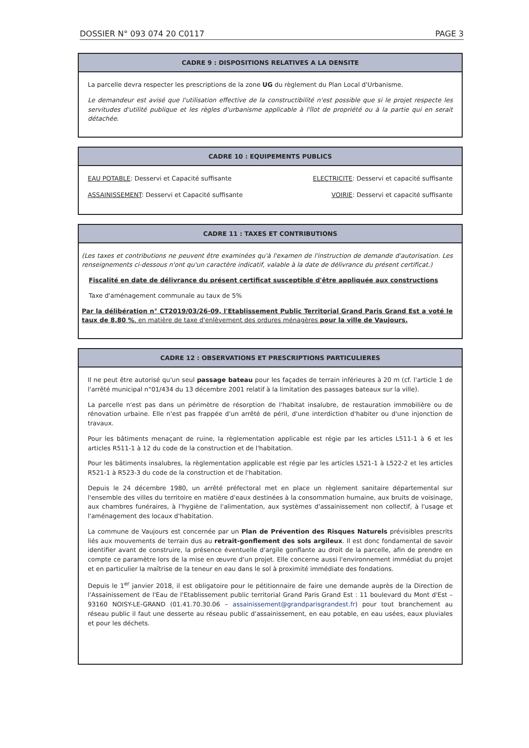DOSSIER N° 093 074 20 C0117 PAGE 3
CADRE 9 : DISPOSITIONS RELATIVES A LA DENSITE
La parcelle devra respecter les prescriptions de la zone UG du règlement du Plan Local d'Urbanisme.
Le demandeur est avisé que l'utilisation effective de la constructibilité n'est possible que si le projet respecte les servitudes d'utilité publique et les règles d'urbanisme applicable à l'îlot de propriété ou à la partie qui en serait détachée.
CADRE 10 : EQUIPEMENTS PUBLICS
EAU POTABLE: Desservi et Capacité suffisante ELECTRICITE: Desservi et capacité suffisante
ASSAINISSEMENT: Desservi et Capacité suffisante VOIRIE: Desservi et capacité suffisante
CADRE 11 : TAXES ET CONTRIBUTIONS
(Les taxes et contributions ne peuvent être examinées qu'à l'examen de l'instruction de demande d'autorisation. Les renseignements ci-dessous n'ont qu'un caractère indicatif, valable à la date de délivrance du présent certificat.)
Fiscalité en date de délivrance du présent certificat susceptible d'être appliquée aux constructions
Taxe d'aménagement communale au taux de 5%
Par la délibération n° CT2019/03/26-09, l'Etablissement Public Territorial Grand Paris Grand Est a voté le taux de 8,80 %, en matière de taxe d'enlèvement des ordures ménagères pour la ville de Vaujours.
CADRE 12 : OBSERVATIONS ET PRESCRIPTIONS PARTICULIERES
Il ne peut être autorisé qu'un seul passage bateau pour les façades de terrain inférieures à 20 m (cf. l'article 1 de l'arrêté municipal n°01/434 du 13 décembre 2001 relatif à la limitation des passages bateaux sur la ville).
La parcelle n'est pas dans un périmètre de résorption de l'habitat insalubre, de restauration immobilière ou de rénovation urbaine. Elle n'est pas frappée d'un arrêté de péril, d'une interdiction d'habiter ou d'une injonction de travaux.
Pour les bâtiments menaçant de ruine, la règlementation applicable est régie par les articles L511-1 à 6 et les articles R511-1 à 12 du code de la construction et de l'habitation.
Pour les bâtiments insalubres, la règlementation applicable est régie par les articles L521-1 à L522-2 et les articles R521-1 à R523-3 du code de la construction et de l'habitation.
Depuis le 24 décembre 1980, un arrêté préfectoral met en place un règlement sanitaire départemental sur l'ensemble des villes du territoire en matière d'eaux destinées à la consommation humaine, aux bruits de voisinage, aux chambres funéraires, à l'hygiène de l'alimentation, aux systèmes d'assainissement non collectif, à l'usage et l'aménagement des locaux d'habitation.
La commune de Vaujours est concernée par un Plan de Prévention des Risques Naturels prévisibles prescrits liés aux mouvements de terrain dus au retrait-gonflement des sols argileux. Il est donc fondamental de savoir identifier avant de construire, la présence éventuelle d'argile gonflante au droit de la parcelle, afin de prendre en compte ce paramètre lors de la mise en œuvre d'un projet. Elle concerne aussi l'environnement immédiat du projet et en particulier la maîtrise de la teneur en eau dans le sol à proximité immédiate des fondations.
Depuis le 1<sup>er</sup> janvier 2018, il est obligatoire pour le pétitionnaire de faire une demande auprès de la Direction de l'Assainissement de l'Eau de l'Etablissement public territorial Grand Paris Grand Est : 11 boulevard du Mont d'Est – 93160 NOISY-LE-GRAND (01.41.70.30.06 – assainissement@grandparisgrandest.fr) pour tout branchement au réseau public il faut une desserte au réseau public d'assainissement, en eau potable, en eau usées, eaux pluviales et pour les déchets.